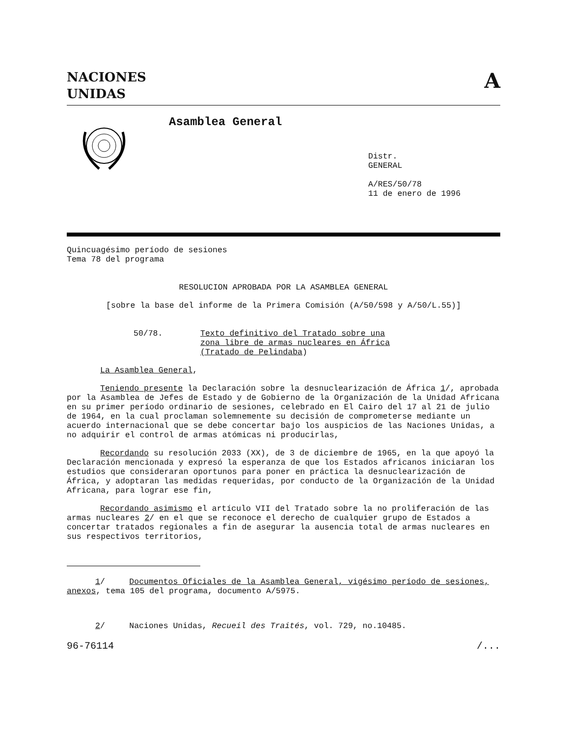NACIONES
UNIDAS
A
Asamblea General
Distr.
GENERAL
A/RES/50/78
11 de enero de 1996
Quincuagésimo período de sesiones
Tema 78 del programa
RESOLUCION APROBADA POR LA ASAMBLEA GENERAL
[sobre la base del informe de la Primera Comisión (A/50/598 y A/50/L.55)]
50/78. Texto definitivo del Tratado sobre una
zona libre de armas nucleares en África
(Tratado de Pelindaba)
La Asamblea General,
Teniendo presente la Declaración sobre la desnuclearización de África 1/, aprobada por la Asamblea de Jefes de Estado y de Gobierno de la Organización de la Unidad Africana en su primer período ordinario de sesiones, celebrado en El Cairo del 17 al 21 de julio de 1964, en la cual proclaman solemnemente su decisión de comprometerse mediante un acuerdo internacional que se debe concertar bajo los auspicios de las Naciones Unidas, a no adquirir el control de armas atómicas ni producirlas,
Recordando su resolución 2033 (XX), de 3 de diciembre de 1965, en la que apoyó la Declaración mencionada y expresó la esperanza de que los Estados africanos iniciaran los estudios que consideraran oportunos para poner en práctica la desnuclearización de África, y adoptaran las medidas requeridas, por conducto de la Organización de la Unidad Africana, para lograr ese fin,
Recordando asimismo el artículo VII del Tratado sobre la no proliferación de las armas nucleares 2/ en el que se reconoce el derecho de cualquier grupo de Estados a concertar tratados regionales a fin de asegurar la ausencia total de armas nucleares en sus respectivos territorios,
1/ Documentos Oficiales de la Asamblea General, vigésimo período de sesiones, anexos, tema 105 del programa, documento A/5975.
2/ Naciones Unidas, Recueil des Traités, vol. 729, no.10485.
96-76114 /...